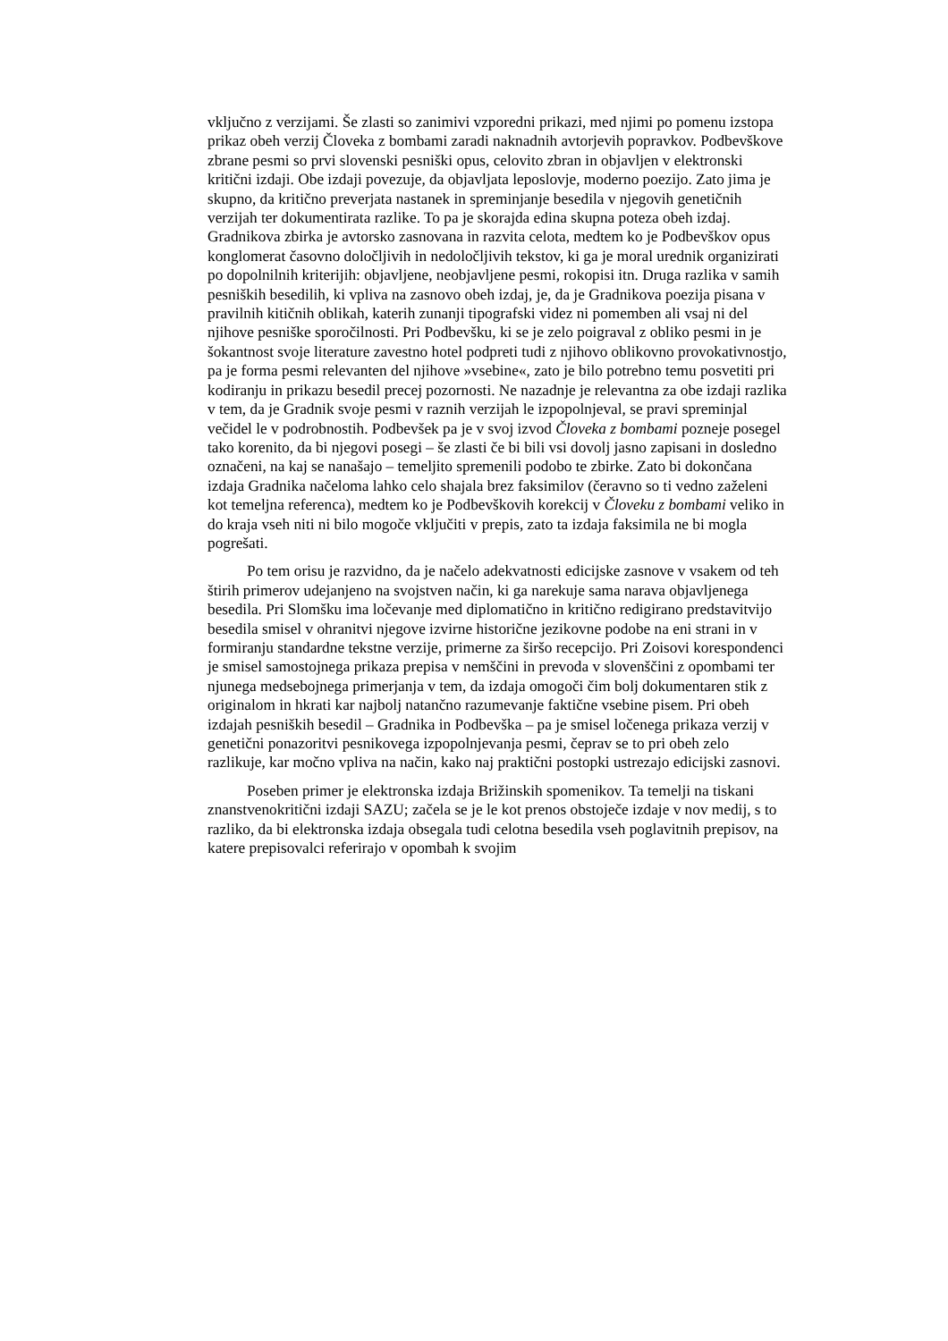vključno z verzijami. Še zlasti so zanimivi vzporedni prikazi, med njimi po pomenu izstopa prikaz obeh verzij Človeka z bombami zaradi naknadnih avtorjevih popravkov. Podbevškove zbrane pesmi so prvi slovenski pesniški opus, celovito zbran in objavljen v elektronski kritični izdaji. Obe izdaji povezuje, da objavljata leposlovje, moderno poezijo. Zato jima je skupno, da kritično preverjata nastanek in spreminjanje besedila v njegovih genetičnih verzijah ter dokumentirata razlike. To pa je skorajda edina skupna poteza obeh izdaj. Gradnikova zbirka je avtorsko zasnovana in razvita celota, medtem ko je Podbevškov opus konglomerat časovno določljivih in nedoločljivih tekstov, ki ga je moral urednik organizirati po dopolnilnih kriterijih: objavljene, neobjavljene pesmi, rokopisi itn. Druga razlika v samih pesniških besedilih, ki vpliva na zasnovo obeh izdaj, je, da je Gradnikova poezija pisana v pravilnih kitičnih oblikah, katerih zunanji tipografski videz ni pomemben ali vsaj ni del njihove pesniške sporočilnosti. Pri Podbevšku, ki se je zelo poigraval z obliko pesmi in je šokantnost svoje literature zavestno hotel podpreti tudi z njihovo oblikovno provokativnostjo, pa je forma pesmi relevanten del njihove »vsebine«, zato je bilo potrebno temu posvetiti pri kodiranju in prikazu besedil precej pozornosti. Ne nazadnje je relevantna za obe izdaji razlika v tem, da je Gradnik svoje pesmi v raznih verzijah le izpopolnjeval, se pravi spreminjal večidel le v podrobnostih. Podbevšek pa je v svoj izvod Človeka z bombami pozneje posegel tako korenito, da bi njegovi posegi – še zlasti če bi bili vsi dovolj jasno zapisani in dosledno označeni, na kaj se nanašajo – temeljito spremenili podobo te zbirke. Zato bi dokončana izdaja Gradnika načeloma lahko celo shajala brez faksimilov (čeravno so ti vedno zaželeni kot temeljna referenca), medtem ko je Podbevškovih korekcij v Človeku z bombami veliko in do kraja vseh niti ni bilo mogoče vključiti v prepis, zato ta izdaja faksimila ne bi mogla pogrešati.
Po tem orisu je razvidno, da je načelo adekvatnosti edicijske zasnove v vsakem od teh štirih primerov udejanjeno na svojstven način, ki ga narekuje sama narava objavljenega besedila. Pri Slomšku ima ločevanje med diplomatično in kritično redigirano predstavitvijo besedila smisel v ohranitvi njegove izvirne historične jezikovne podobe na eni strani in v formiranju standardne tekstne verzije, primerne za širšo recepcijo. Pri Zoisovi korespondenci je smisel samostojnega prikaza prepisa v nemščini in prevoda v slovenščini z opombami ter njunega medsebojnega primerjanja v tem, da izdaja omogoči čim bolj dokumentaren stik z originalom in hkrati kar najbolj natančno razumevanje faktične vsebine pisem. Pri obeh izdajah pesniških besedil – Gradnika in Podbevška – pa je smisel ločenega prikaza verzij v genetični ponazoritvi pesnikovega izpopolnjevanja pesmi, čeprav se to pri obeh zelo razlikuje, kar močno vpliva na način, kako naj praktični postopki ustrezajo edicijski zasnovi.
Poseben primer je elektronska izdaja Brižinskih spomenikov. Ta temelji na tiskani znanstvenokritični izdaji SAZU; začela se je le kot prenos obstoječe izdaje v nov medij, s to razliko, da bi elektronska izdaja obsegala tudi celotna besedila vseh poglavitnih prepisov, na katere prepisovalci referirajo v opombah k svojim